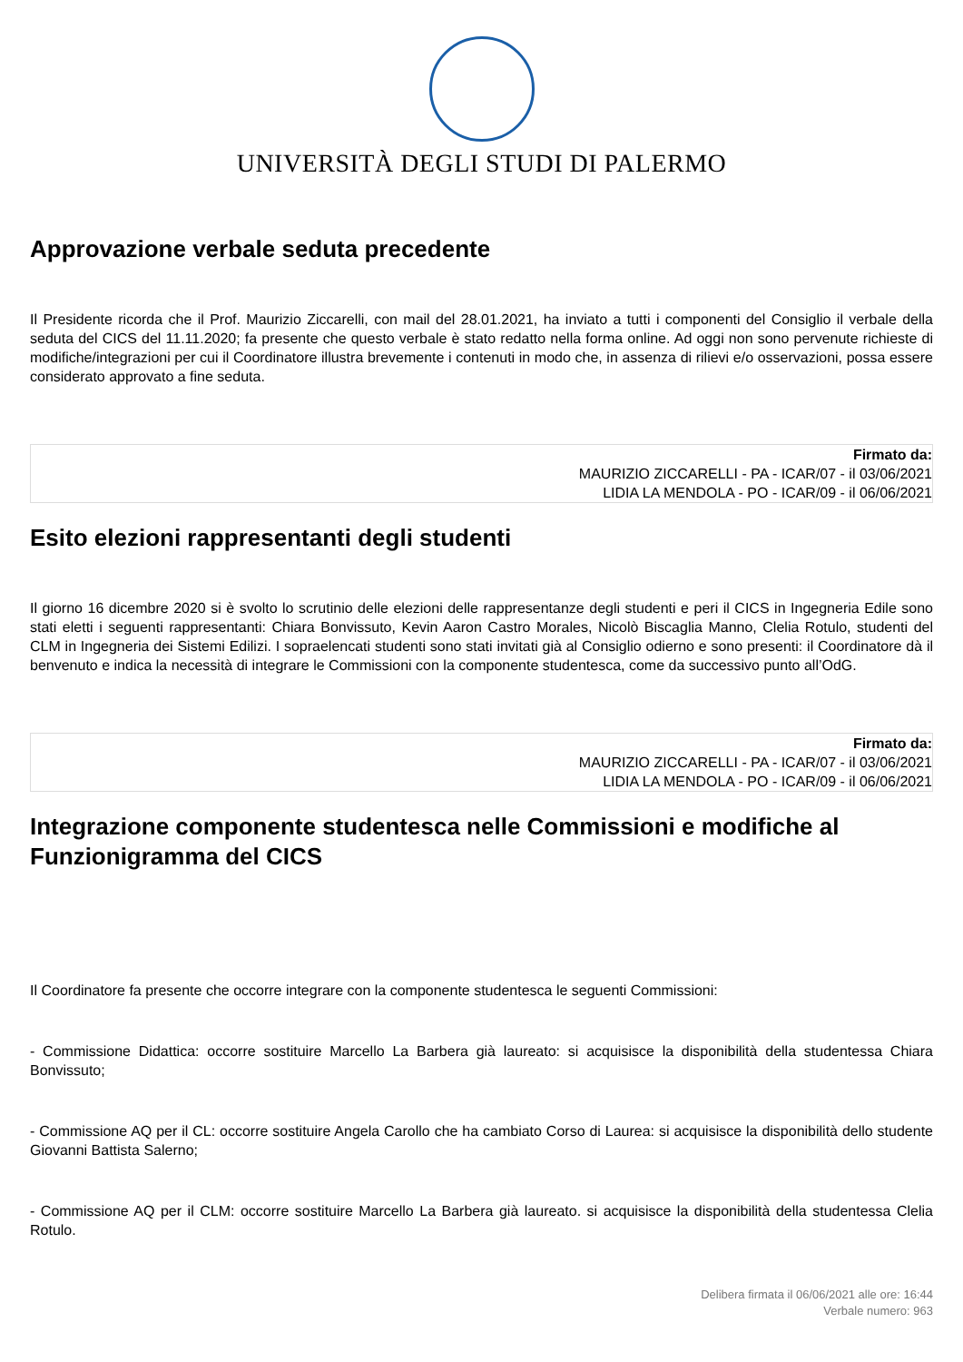UNIVERSITÀ DEGLI STUDI DI PALERMO
Approvazione verbale seduta precedente
Il Presidente ricorda che il Prof. Maurizio Ziccarelli, con mail del 28.01.2021, ha inviato a tutti i componenti del Consiglio il verbale della seduta del CICS del 11.11.2020; fa presente che questo verbale è stato redatto nella forma online. Ad oggi non sono pervenute richieste di modifiche/integrazioni per cui il Coordinatore illustra brevemente i contenuti in modo che, in assenza di rilievi e/o osservazioni, possa essere considerato approvato a fine seduta.
Firmato da:
MAURIZIO ZICCARELLI - PA - ICAR/07 - il 03/06/2021
LIDIA LA MENDOLA - PO - ICAR/09 - il 06/06/2021
Esito elezioni rappresentanti degli studenti
Il giorno 16 dicembre 2020 si è svolto lo scrutinio delle elezioni delle rappresentanze degli studenti e peri il CICS in Ingegneria Edile sono stati eletti i seguenti rappresentanti: Chiara Bonvissuto, Kevin Aaron Castro Morales, Nicolò Biscaglia Manno, Clelia Rotulo, studenti del CLM in Ingegneria dei Sistemi Edilizi. I sopraelencati studenti sono stati invitati già al Consiglio odierno e sono presenti: il Coordinatore dà il benvenuto e indica la necessità di integrare le Commissioni con la componente studentesca, come da successivo punto all’OdG.
Firmato da:
MAURIZIO ZICCARELLI - PA - ICAR/07 - il 03/06/2021
LIDIA LA MENDOLA - PO - ICAR/09 - il 06/06/2021
Integrazione componente studentesca nelle Commissioni e modifiche al Funzionigramma del CICS
Il Coordinatore fa presente che occorre integrare con la componente studentesca le seguenti Commissioni:
- Commissione Didattica: occorre sostituire Marcello La Barbera già laureato: si acquisisce la disponibilità della studentessa Chiara Bonvissuto;
- Commissione AQ per il CL: occorre sostituire Angela Carollo che ha cambiato Corso di Laurea: si acquisisce la disponibilità dello studente Giovanni Battista Salerno;
- Commissione AQ per il CLM: occorre sostituire Marcello La Barbera già laureato. si acquisisce la disponibilità della studentessa Clelia Rotulo.
Delibera firmata il 06/06/2021 alle ore: 16:44
Verbale numero: 963